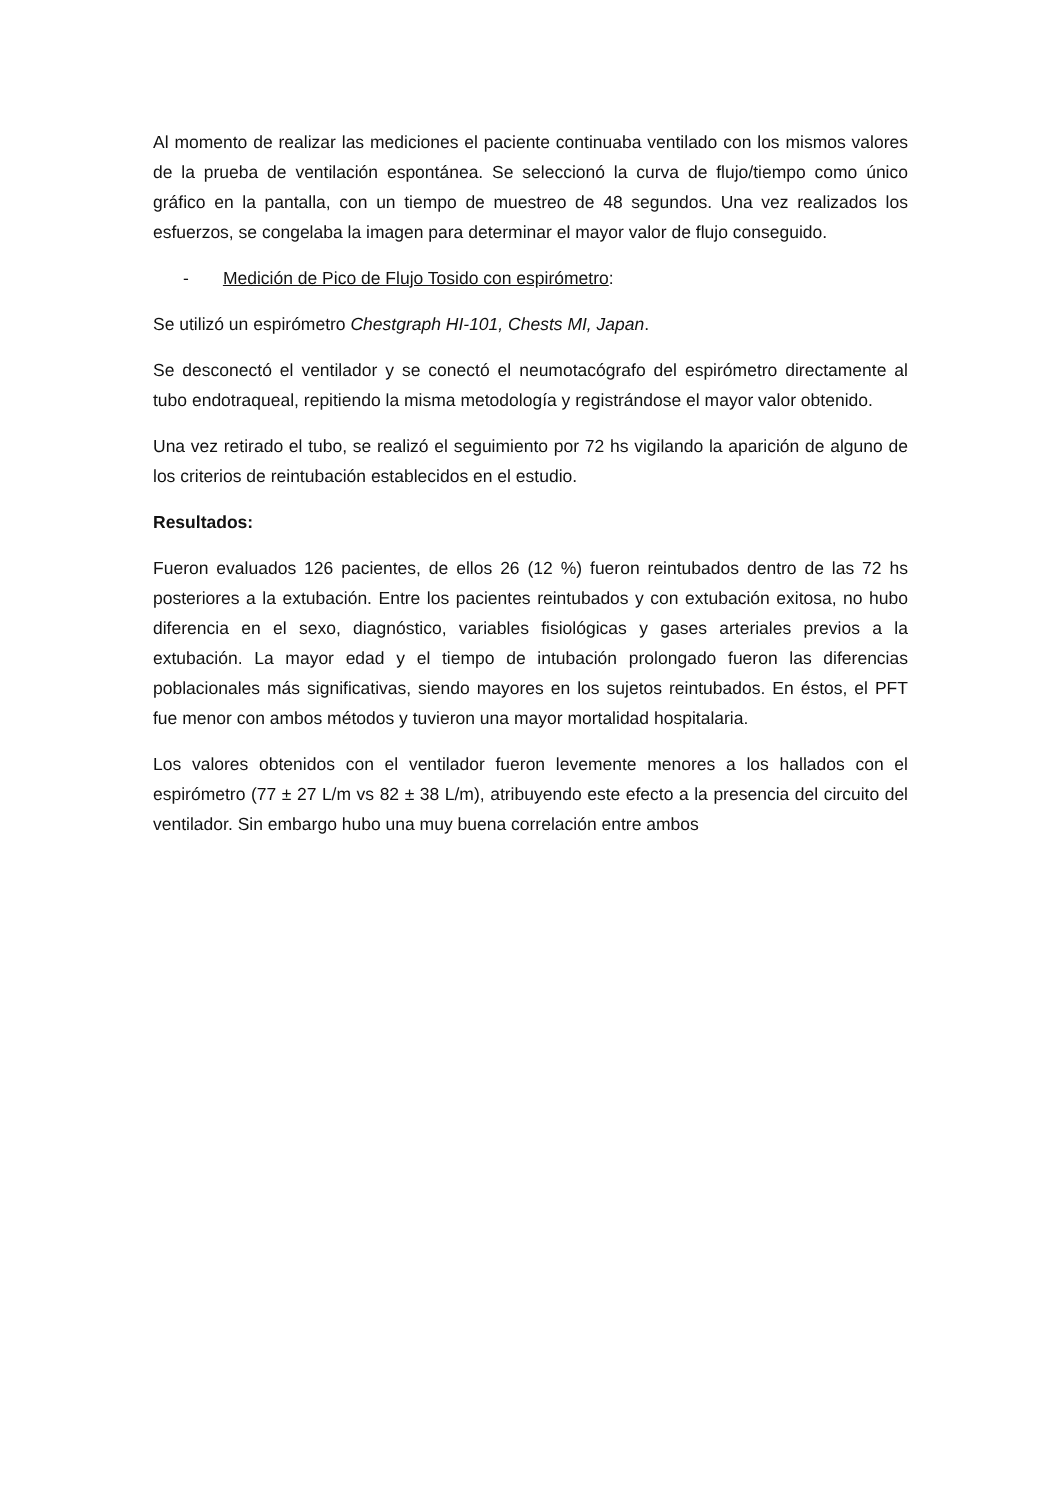Al momento de realizar las mediciones el paciente continuaba ventilado con los mismos valores de la prueba de ventilación espontánea. Se seleccionó la curva de flujo/tiempo como único gráfico en la pantalla, con un tiempo de muestreo de 48 segundos. Una vez realizados los esfuerzos, se congelaba la imagen para determinar el mayor valor de flujo conseguido.
- Medición de Pico de Flujo Tosido con espirómetro:
Se utilizó un espirómetro Chestgraph HI-101, Chests MI, Japan.
Se desconectó el ventilador y se conectó el neumotacógrafo del espirómetro directamente al tubo endotraqueal, repitiendo la misma metodología y registrándose el mayor valor obtenido.
Una vez retirado el tubo, se realizó el seguimiento por 72 hs vigilando la aparición de alguno de los criterios de reintubación establecidos en el estudio.
Resultados:
Fueron evaluados 126 pacientes, de ellos 26 (12 %) fueron reintubados dentro de las 72 hs posteriores a la extubación. Entre los pacientes reintubados y con extubación exitosa, no hubo diferencia en el sexo, diagnóstico, variables fisiológicas y gases arteriales previos a la extubación. La mayor edad y el tiempo de intubación prolongado fueron las diferencias poblacionales más significativas, siendo mayores en los sujetos reintubados. En éstos, el PFT fue menor con ambos métodos y tuvieron una mayor mortalidad hospitalaria.
Los valores obtenidos con el ventilador fueron levemente menores a los hallados con el espirómetro (77 ± 27 L/m vs 82 ± 38 L/m), atribuyendo este efecto a la presencia del circuito del ventilador. Sin embargo hubo una muy buena correlación entre ambos